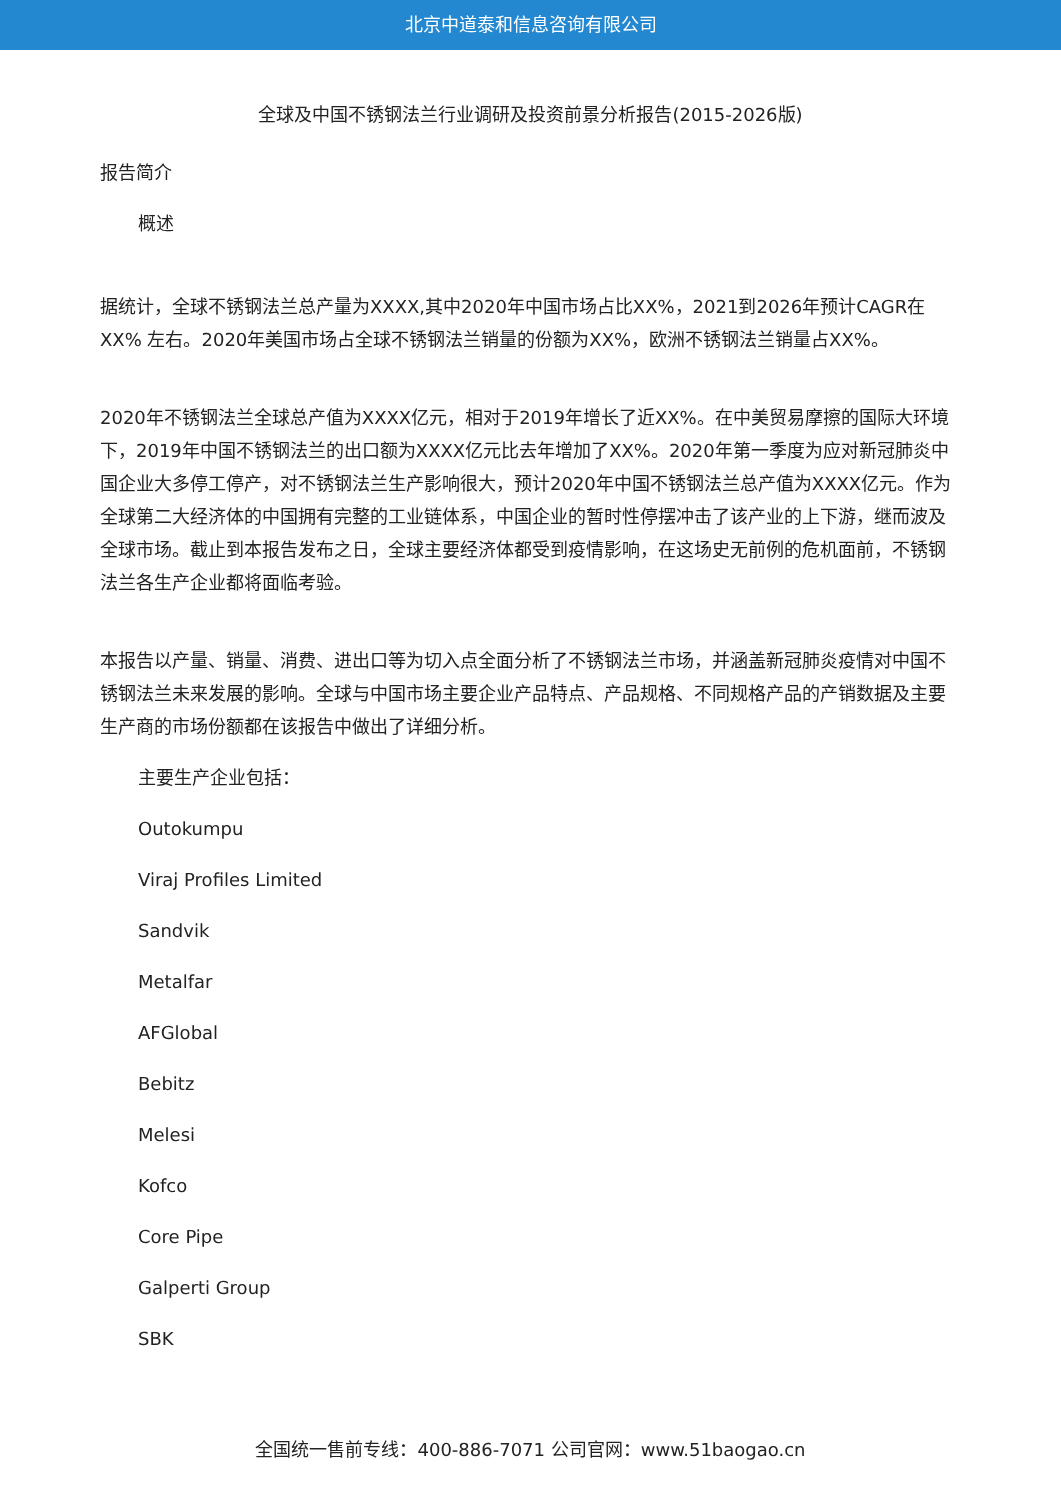北京中道泰和信息咨询有限公司
全球及中国不锈钢法兰行业调研及投资前景分析报告(2015-2026版)
报告简介
概述
据统计，全球不锈钢法兰总产量为XXXX,其中2020年中国市场占比XX%，2021到2026年预计CAGR在XX% 左右。2020年美国市场占全球不锈钢法兰销量的份额为XX%，欧洲不锈钢法兰销量占XX%。
2020年不锈钢法兰全球总产值为XXXX亿元，相对于2019年增长了近XX%。在中美贸易摩擦的国际大环境下，2019年中国不锈钢法兰的出口额为XXXX亿元比去年增加了XX%。2020年第一季度为应对新冠肺炎中国企业大多停工停产，对不锈钢法兰生产影响很大，预计2020年中国不锈钢法兰总产值为XXXX亿元。作为全球第二大经济体的中国拥有完整的工业链体系，中国企业的暂时性停摆冲击了该产业的上下游，继而波及全球市场。截止到本报告发布之日，全球主要经济体都受到疫情影响，在这场史无前例的危机面前，不锈钢法兰各生产企业都将面临考验。
本报告以产量、销量、消费、进出口等为切入点全面分析了不锈钢法兰市场，并涵盖新冠肺炎疫情对中国不锈钢法兰未来发展的影响。全球与中国市场主要企业产品特点、产品规格、不同规格产品的产销数据及主要生产商的市场份额都在该报告中做出了详细分析。
主要生产企业包括：
Outokumpu
Viraj Profiles Limited
Sandvik
Metalfar
AFGlobal
Bebitz
Melesi
Kofco
Core Pipe
Galperti Group
SBK
全国统一售前专线：400-886-7071 公司官网：www.51baogao.cn